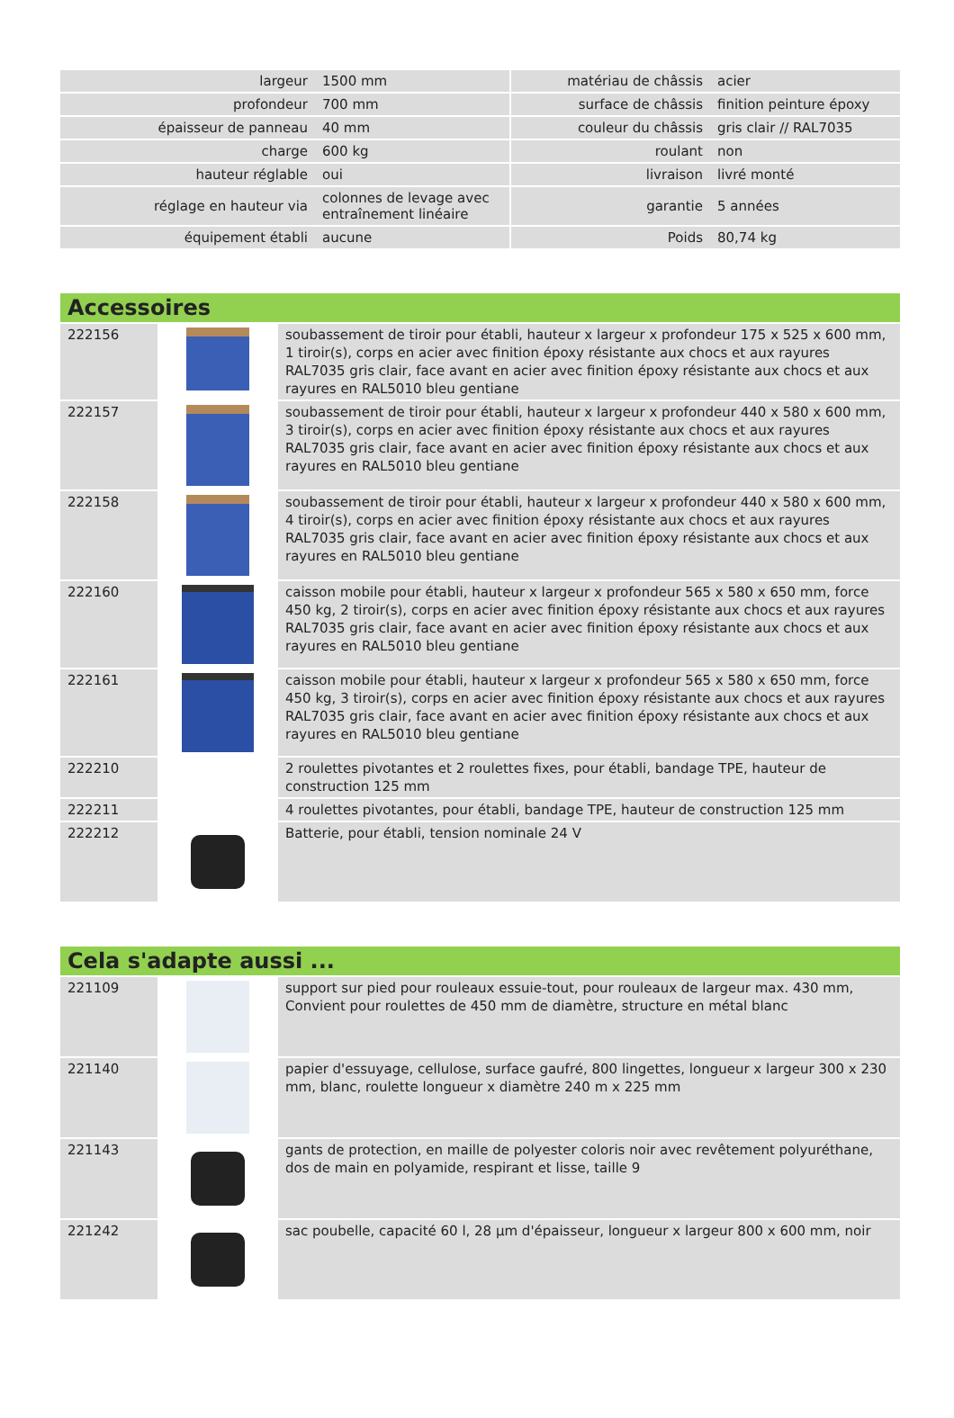| largeur | 1500 mm | | matériau de châssis | acier |
| profondeur | 700 mm | | surface de châssis | finition peinture époxy |
| épaisseur de panneau | 40 mm | | couleur du châssis | gris clair // RAL7035 |
| charge | 600 kg | | roulant | non |
| hauteur réglable | oui | | livraison | livré monté |
| réglage en hauteur via | colonnes de levage avec entraînement linéaire | | garantie | 5 années |
| équipement établi | aucune | | Poids | 80,74 kg |
Accessoires
| 222156 | | soubassement de tiroir pour établi, hauteur x largeur x profondeur 175 x 525 x 600 mm, 1 tiroir(s), corps en acier avec finition époxy résistante aux chocs et aux rayures RAL7035 gris clair, face avant en acier avec finition époxy résistante aux chocs et aux rayures en RAL5010 bleu gentiane |
| 222157 | | soubassement de tiroir pour établi, hauteur x largeur x profondeur 440 x 580 x 600 mm, 3 tiroir(s), corps en acier avec finition époxy résistante aux chocs et aux rayures RAL7035 gris clair, face avant en acier avec finition époxy résistante aux chocs et aux rayures en RAL5010 bleu gentiane |
| 222158 | | soubassement de tiroir pour établi, hauteur x largeur x profondeur 440 x 580 x 600 mm, 4 tiroir(s), corps en acier avec finition époxy résistante aux chocs et aux rayures RAL7035 gris clair, face avant en acier avec finition époxy résistante aux chocs et aux rayures en RAL5010 bleu gentiane |
| 222160 | | caisson mobile pour établi, hauteur x largeur x profondeur 565 x 580 x 650 mm, force 450 kg, 2 tiroir(s), corps en acier avec finition époxy résistante aux chocs et aux rayures RAL7035 gris clair, face avant en acier avec finition époxy résistante aux chocs et aux rayures en RAL5010 bleu gentiane |
| 222161 | | caisson mobile pour établi, hauteur x largeur x profondeur 565 x 580 x 650 mm, force 450 kg, 3 tiroir(s), corps en acier avec finition époxy résistante aux chocs et aux rayures RAL7035 gris clair, face avant en acier avec finition époxy résistante aux chocs et aux rayures en RAL5010 bleu gentiane |
| 222210 | | 2 roulettes pivotantes et 2 roulettes fixes, pour établi, bandage TPE, hauteur de construction 125 mm |
| 222211 | | 4 roulettes pivotantes, pour établi, bandage TPE, hauteur de construction 125 mm |
| 222212 | | Batterie, pour établi, tension nominale 24 V |
Cela s'adapte aussi ...
| 221109 | | support sur pied pour rouleaux essuie-tout, pour rouleaux de largeur max. 430 mm, Convient pour roulettes de 450 mm de diamètre, structure en métal blanc |
| 221140 | | papier d'essuyage, cellulose, surface gaufré, 800 lingettes, longueur x largeur 300 x 230 mm, blanc, roulette longueur x diamètre 240 m x 225 mm |
| 221143 | | gants de protection, en maille de polyester coloris noir avec revêtement polyuréthane, dos de main en polyamide, respirant et lisse, taille 9 |
| 221242 | | sac poubelle, capacité 60 l, 28 µm d'épaisseur, longueur x largeur 800 x 600 mm, noir |